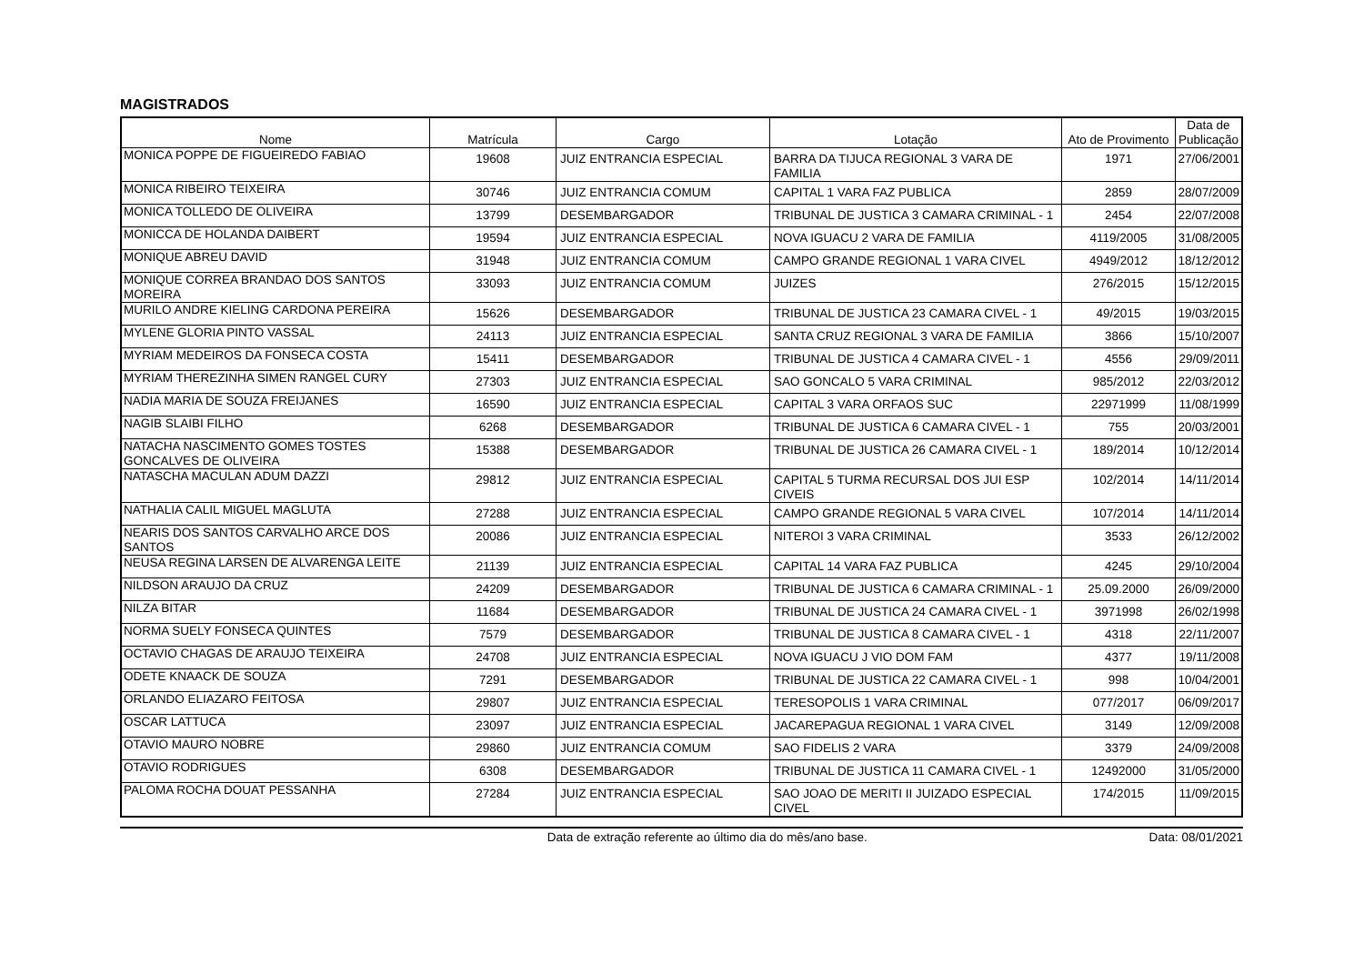MAGISTRADOS
| Nome | Matrícula | Cargo | Lotação | Ato de Provimento | Data de Publicação |
| --- | --- | --- | --- | --- | --- |
| MONICA POPPE DE FIGUEIREDO FABIAO | 19608 | JUIZ ENTRANCIA ESPECIAL | BARRA DA TIJUCA REGIONAL 3 VARA DE FAMILIA | 1971 | 27/06/2001 |
| MONICA RIBEIRO TEIXEIRA | 30746 | JUIZ ENTRANCIA COMUM | CAPITAL 1 VARA FAZ PUBLICA | 2859 | 28/07/2009 |
| MONICA TOLLEDO DE OLIVEIRA | 13799 | DESEMBARGADOR | TRIBUNAL DE JUSTICA 3 CAMARA CRIMINAL - 1 | 2454 | 22/07/2008 |
| MONICCA DE HOLANDA DAIBERT | 19594 | JUIZ ENTRANCIA ESPECIAL | NOVA IGUACU 2 VARA DE FAMILIA | 4119/2005 | 31/08/2005 |
| MONIQUE ABREU DAVID | 31948 | JUIZ ENTRANCIA COMUM | CAMPO GRANDE REGIONAL 1 VARA CIVEL | 4949/2012 | 18/12/2012 |
| MONIQUE CORREA BRANDAO DOS SANTOS MOREIRA | 33093 | JUIZ ENTRANCIA COMUM | JUIZES | 276/2015 | 15/12/2015 |
| MURILO ANDRE KIELING CARDONA PEREIRA | 15626 | DESEMBARGADOR | TRIBUNAL DE JUSTICA 23 CAMARA CIVEL - 1 | 49/2015 | 19/03/2015 |
| MYLENE GLORIA PINTO VASSAL | 24113 | JUIZ ENTRANCIA ESPECIAL | SANTA CRUZ REGIONAL 3 VARA DE FAMILIA | 3866 | 15/10/2007 |
| MYRIAM MEDEIROS DA FONSECA COSTA | 15411 | DESEMBARGADOR | TRIBUNAL DE JUSTICA 4 CAMARA CIVEL - 1 | 4556 | 29/09/2011 |
| MYRIAM THEREZINHA SIMEN RANGEL CURY | 27303 | JUIZ ENTRANCIA ESPECIAL | SAO GONCALO 5 VARA CRIMINAL | 985/2012 | 22/03/2012 |
| NADIA MARIA DE SOUZA FREIJANES | 16590 | JUIZ ENTRANCIA ESPECIAL | CAPITAL 3 VARA ORFAOS SUC | 22971999 | 11/08/1999 |
| NAGIB SLAIBI FILHO | 6268 | DESEMBARGADOR | TRIBUNAL DE JUSTICA 6 CAMARA CIVEL - 1 | 755 | 20/03/2001 |
| NATACHA NASCIMENTO GOMES TOSTES GONCALVES DE OLIVEIRA | 15388 | DESEMBARGADOR | TRIBUNAL DE JUSTICA 26 CAMARA CIVEL - 1 | 189/2014 | 10/12/2014 |
| NATASCHA MACULAN ADUM DAZZI | 29812 | JUIZ ENTRANCIA ESPECIAL | CAPITAL 5 TURMA RECURSAL DOS JUI ESP CIVEIS | 102/2014 | 14/11/2014 |
| NATHALIA CALIL MIGUEL MAGLUTA | 27288 | JUIZ ENTRANCIA ESPECIAL | CAMPO GRANDE REGIONAL 5 VARA CIVEL | 107/2014 | 14/11/2014 |
| NEARIS DOS SANTOS CARVALHO ARCE DOS SANTOS | 20086 | JUIZ ENTRANCIA ESPECIAL | NITEROI 3 VARA CRIMINAL | 3533 | 26/12/2002 |
| NEUSA REGINA LARSEN DE ALVARENGA LEITE | 21139 | JUIZ ENTRANCIA ESPECIAL | CAPITAL 14 VARA FAZ PUBLICA | 4245 | 29/10/2004 |
| NILDSON ARAUJO DA CRUZ | 24209 | DESEMBARGADOR | TRIBUNAL DE JUSTICA 6 CAMARA CRIMINAL - 1 | 25.09.2000 | 26/09/2000 |
| NILZA BITAR | 11684 | DESEMBARGADOR | TRIBUNAL DE JUSTICA 24 CAMARA CIVEL - 1 | 3971998 | 26/02/1998 |
| NORMA SUELY FONSECA QUINTES | 7579 | DESEMBARGADOR | TRIBUNAL DE JUSTICA 8 CAMARA CIVEL - 1 | 4318 | 22/11/2007 |
| OCTAVIO CHAGAS DE ARAUJO TEIXEIRA | 24708 | JUIZ ENTRANCIA ESPECIAL | NOVA IGUACU J VIO DOM FAM | 4377 | 19/11/2008 |
| ODETE KNAACK DE SOUZA | 7291 | DESEMBARGADOR | TRIBUNAL DE JUSTICA 22 CAMARA CIVEL - 1 | 998 | 10/04/2001 |
| ORLANDO ELIAZARO FEITOSA | 29807 | JUIZ ENTRANCIA ESPECIAL | TERESOPOLIS 1 VARA CRIMINAL | 077/2017 | 06/09/2017 |
| OSCAR LATTUCA | 23097 | JUIZ ENTRANCIA ESPECIAL | JACAREPAGUA REGIONAL 1 VARA CIVEL | 3149 | 12/09/2008 |
| OTAVIO MAURO NOBRE | 29860 | JUIZ ENTRANCIA COMUM | SAO FIDELIS 2 VARA | 3379 | 24/09/2008 |
| OTAVIO RODRIGUES | 6308 | DESEMBARGADOR | TRIBUNAL DE JUSTICA 11 CAMARA CIVEL - 1 | 12492000 | 31/05/2000 |
| PALOMA ROCHA DOUAT PESSANHA | 27284 | JUIZ ENTRANCIA ESPECIAL | SAO JOAO DE MERITI II JUIZADO ESPECIAL CIVEL | 174/2015 | 11/09/2015 |
Data de extração referente ao último dia do mês/ano base. Data: 08/01/2021